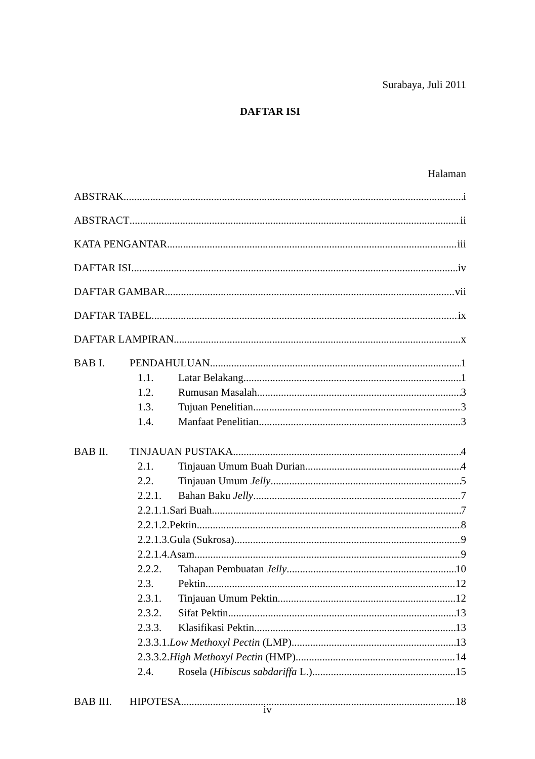Surabaya, Juli 2011
DAFTAR ISI
Halaman
ABSTRAK i
ABSTRACT ii
KATA PENGANTAR iii
DAFTAR ISI iv
DAFTAR GAMBAR vii
DAFTAR TABEL ix
DAFTAR LAMPIRAN x
BAB I. PENDAHULUAN 1
1.1. Latar Belakang 1
1.2. Rumusan Masalah 3
1.3. Tujuan Penelitian 3
1.4. Manfaat Penelitian 3
BAB II. TINJAUAN PUSTAKA 4
2.1. Tinjauan Umum Buah Durian 4
2.2. Tinjauan Umum Jelly 5
2.2.1. Bahan Baku Jelly 7
2.2.1.1.Sari Buah 7
2.2.1.2.Pektin 8
2.2.1.3.Gula (Sukrosa) 9
2.2.1.4.Asam 9
2.2.2. Tahapan Pembuatan Jelly 10
2.3. Pektin 12
2.3.1. Tinjauan Umum Pektin 12
2.3.2. Sifat Pektin 13
2.3.3. Klasifikasi Pektin 13
2.3.3.1.Low Methoxyl Pectin (LMP) 13
2.3.3.2.High Methoxyl Pectin (HMP) 14
2.4. Rosela (Hibiscus sabdariffa L.) 15
BAB III. HIPOTESA 18
iv